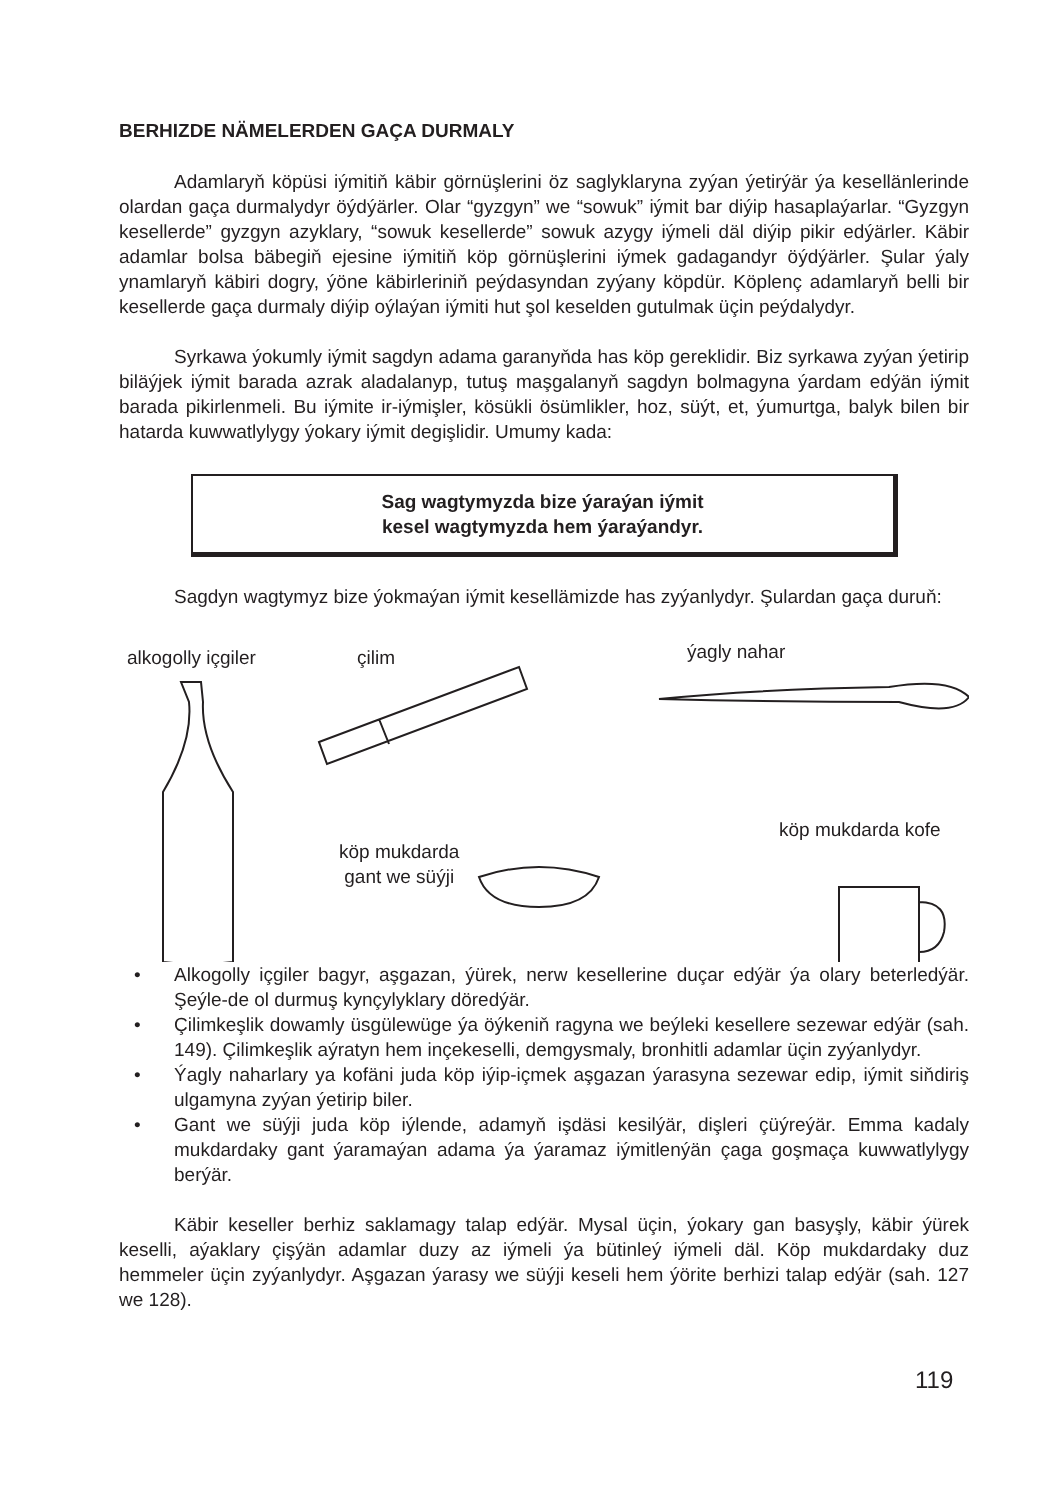BERHIZDE NÄMELERDEN GAÇA DURMALY
Adamlaryň köpüsi iýmitiň käbir görnüşlerini öz saglyklaryna zyýan ýetirýär ýa kesellänlerinde olardan gaça durmalydyr öýdýärler. Olar “gyzgyn” we “sowuk” iýmit bar diýip hasaplaýarlar. “Gyzgyn kesellerde” gyzgyn azyklary, “sowuk kesellerde” sowuk azygy iýmeli däl diýip pikir edýärler. Käbir adamlar bolsa bäbegiň ejesine iýmitiň köp görnüşlerini iýmek gadagandyr öýdýärler. Şular ýaly ynamlaryň käbiri dogry, ýöne käbirleriniň peýdasyndan zyýany köpdür. Köplenç adamlaryň belli bir kesellerde gaça durmaly diýip oýlaýan iýmiti hut şol keselden gutulmak üçin peýdalydyr.
Syrkawa ýokumly iýmit sagdyn adama garanyňda has köp gereklidir. Biz syrkawa zyýan ýetirip biläýjek iýmit barada azrak aladalanyp, tutuş maşgalanyň sagdyn bolmagyna ýardam edýän iýmit barada pikirlenmeli. Bu iýmite ir-iýmişler, kösükli ösümlikler, hoz, süýt, et, ýumurtga, balyk bilen bir hatarda kuwwatlylygy ýokary iýmit degişlidir. Umumy kada:
Sag wagtymyzda bize ýaraýan iýmit
kesel wagtymyzda hem ýaraýandyr.
Sagdyn wagtymyz bize ýokmaýan iýmit kesellämizde has zyýanlydyr. Şulardan gaça duruň:
alkogolly içgiler çilim ýagly nahar
köp mukdarda kofe
köp mukdarda
gant we süýji
• Alkogolly içgiler bagyr, aşgazan, ýürek, nerw kesellerine duçar edýär ýa olary beterledýär. Şeýle-de ol durmuş kynçylyklary döredýär.
• Çilimkeşlik dowamly üsgülewüge ýa öýkeniň ragyna we beýleki kesellere sezewar edýär (sah. 149). Çilimkeşlik aýratyn hem inçekeselli, demgysmaly, bronhitli adamlar üçin zyýanlydyr.
• Ýagly naharlary ya kofäni juda köp iýip-içmek aşgazan ýarasyna sezewar edip, iýmit siňdiriş ulgamyna zyýan ýetirip biler.
• Gant we süýji juda köp iýlende, adamyň işdäsi kesilýär, dişleri çüýreýär. Emma kadaly mukdardaky gant ýaramaýan adama ýa ýaramaz iýmitlenýän çaga goşmaça kuwwatlylygy berýär.
Käbir keseller berhiz saklamagy talap edýär. Mysal üçin, ýokary gan basyşly, käbir ýürek keselli, aýaklary çişýän adamlar duzy az iýmeli ýa bütinleý iýmeli däl. Köp mukdardaky duz hemmeler üçin zyýanlydyr. Aşgazan ýarasy we süýji keseli hem ýörite berhizi talap edýär (sah. 127 we 128).
119